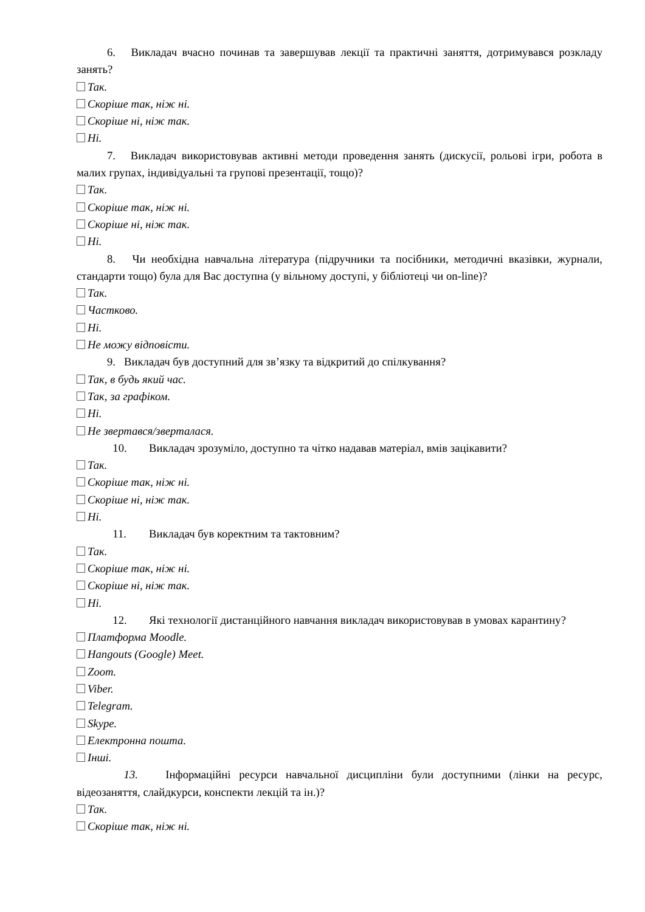6. Викладач вчасно починав та завершував лекції та практичні заняття, дотримувався розкладу занять?
Так.
Скоріше так, ніж ні.
Скоріше ні, ніж так.
Ні.
7. Викладач використовував активні методи проведення занять (дискусії, рольові ігри, робота в малих групах, індивідуальні та групові презентації, тощо)?
Так.
Скоріше так, ніж ні.
Скоріше ні, ніж так.
Ні.
8. Чи необхідна навчальна література (підручники та посібники, методичні вказівки, журнали, стандарти тощо) була для Вас доступна (у вільному доступі, у бібліотеці чи on-line)?
Так.
Частково.
Ні.
Не можу відповісти.
9. Викладач був доступний для зв’язку та відкритий до спілкування?
Так, в будь який час.
Так, за графіком.
Ні.
Не звертався/зверталася.
10. Викладач зрозуміло, доступно та чітко надавав матеріал, вмів зацікавити?
Так.
Скоріше так, ніж ні.
Скоріше ні, ніж так.
Ні.
11. Викладач був коректним та тактовним?
Так.
Скоріше так, ніж ні.
Скоріше ні, ніж так.
Ні.
12. Які технології дистанційного навчання викладач використовував в умовах карантину?
Платформа Moodle.
Hangouts (Google) Meet.
Zoom.
Viber.
Telegram.
Skype.
Електронна пошта.
Інші.
13. Інформаційні ресурси навчальної дисципліни були доступними (лінки на ресурс, відеозаняття, слайдкурси, конспекти лекцій та ін.)?
Так.
Скоріше так, ніж ні.